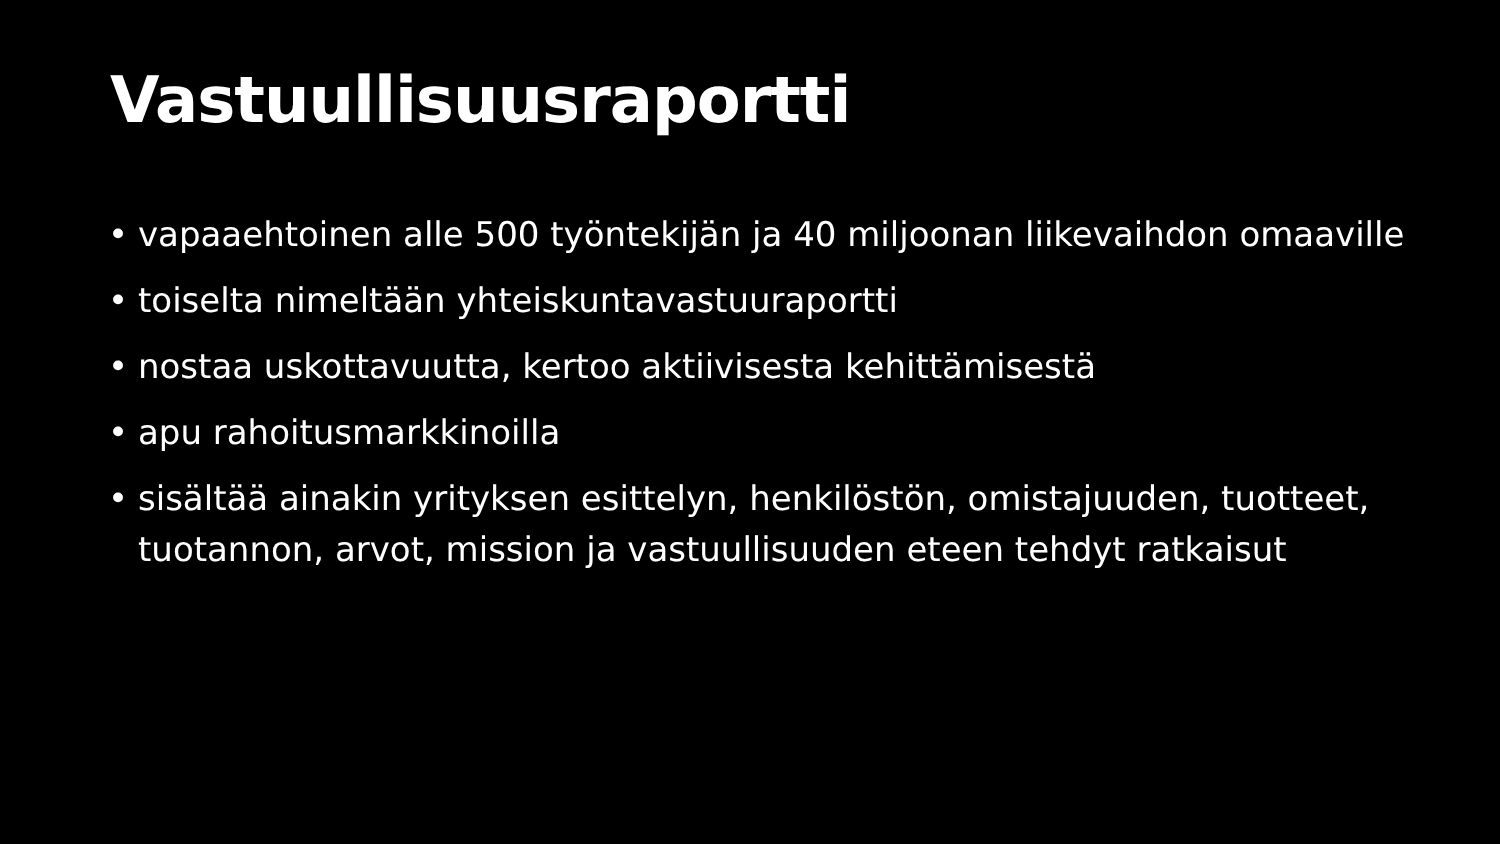Vastuullisuusraportti
• vapaaehtoinen alle 500 työntekijän ja 40 miljoonan liikevaihdon omaaville
• toiselta nimeltään yhteiskuntavastuuraportti
• nostaa uskottavuutta, kertoo aktiivisesta kehittämisestä
• apu rahoitusmarkkinoilla
• sisältää ainakin yrityksen esittelyn, henkilöstön, omistajuuden, tuotteet, tuotannon, arvot, mission ja vastuullisuuden eteen tehdyt ratkaisut